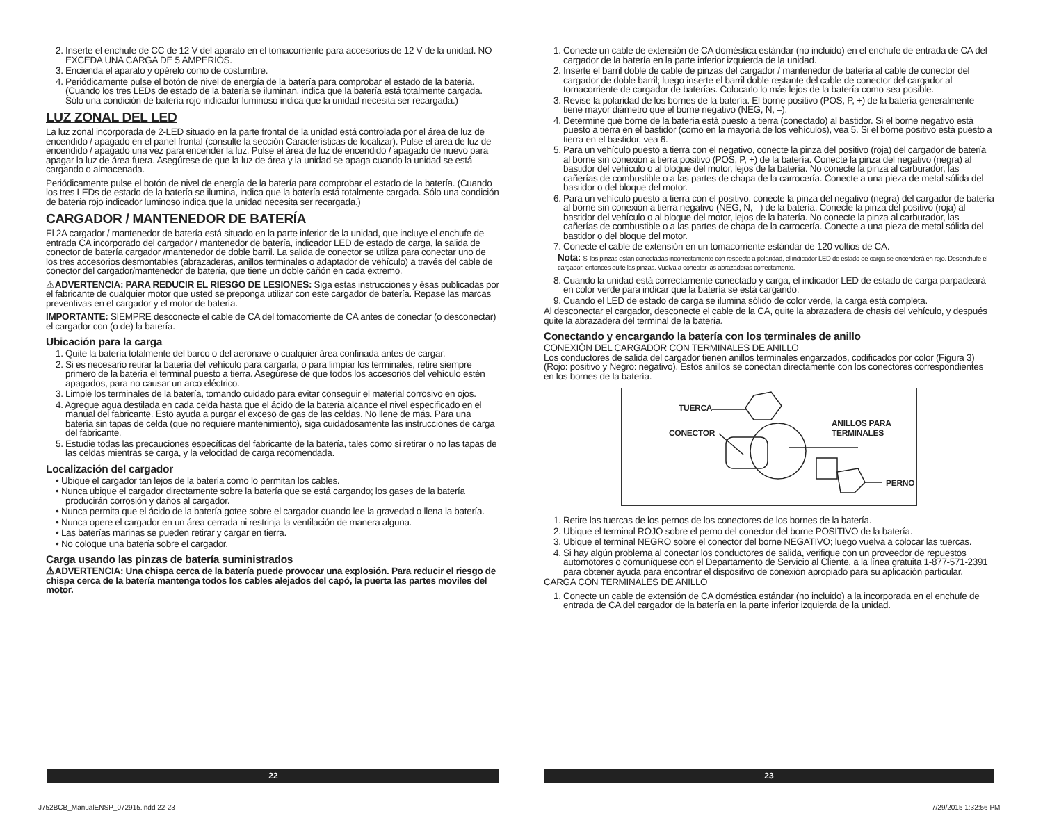2. Inserte el enchufe de CC de 12 V del aparato en el tomacorriente para accesorios de 12 V de la unidad. NO EXCEDA UNA CARGA DE 5 AMPERIOS.
3. Encienda el aparato y opérelo como de costumbre.
4. Periódicamente pulse el botón de nivel de energía de la batería para comprobar el estado de la batería. (Cuando los tres LEDs de estado de la batería se iluminan, indica que la batería está totalmente cargada. Sólo una condición de batería rojo indicador luminoso indica que la unidad necesita ser recargada.)
LUZ ZONAL DEL LED
La luz zonal incorporada de 2-LED situado en la parte frontal de la unidad está controlada por el área de luz de encendido / apagado en el panel frontal (consulte la sección Características de localizar). Pulse el área de luz de encendido / apagado una vez para encender la luz. Pulse el área de luz de encendido / apagado de nuevo para apagar la luz de área fuera. Asegúrese de que la luz de área y la unidad se apaga cuando la unidad se está cargando o almacenada.
Periódicamente pulse el botón de nivel de energía de la batería para comprobar el estado de la batería. (Cuando los tres LEDs de estado de la batería se ilumina, indica que la batería está totalmente cargada. Sólo una condición de batería rojo indicador luminoso indica que la unidad necesita ser recargada.)
CARGADOR / MANTENEDOR DE BATERÍA
El 2A cargador / mantenedor de batería está situado en la parte inferior de la unidad, que incluye el enchufe de entrada CA incorporado del cargador / mantenedor de batería, indicador LED de estado de carga, la salida de conector de batería cargador /mantenedor de doble barril. La salida de conector se utiliza para conectar uno de los tres accesorios desmontables (abrazaderas, anillos terminales o adaptador de vehículo) a través del cable de conector del cargador/mantenedor de batería, que tiene un doble cañón en cada extremo.
⚠ADVERTENCIA: PARA REDUCIR EL RIESGO DE LESIONES: Siga estas instrucciones y ésas publicadas por el fabricante de cualquier motor que usted se preponga utilizar con este cargador de batería. Repase las marcas preventivas en el cargador y el motor de batería.
IMPORTANTE: SIEMPRE desconecte el cable de CA del tomacorriente de CA antes de conectar (o desconectar) el cargador con (o de) la batería.
Ubicación para la carga
1. Quite la batería totalmente del barco o del aeronave o cualquier área confinada antes de cargar.
2. Si es necesario retirar la batería del vehículo para cargarla, o para limpiar los terminales, retire siempre primero de la batería el terminal puesto a tierra. Asegúrese de que todos los accesorios del vehículo estén apagados, para no causar un arco eléctrico.
3. Limpie los terminales de la batería, tomando cuidado para evitar conseguir el material corrosivo en ojos.
4. Agregue agua destilada en cada celda hasta que el ácido de la batería alcance el nivel especificado en el manual del fabricante. Esto ayuda a purgar el exceso de gas de las celdas. No llene de más. Para una batería sin tapas de celda (que no requiere mantenimiento), siga cuidadosamente las instrucciones de carga del fabricante.
5. Estudie todas las precauciones específicas del fabricante de la batería, tales como si retirar o no las tapas de las celdas mientras se carga, y la velocidad de carga recomendada.
Localización del cargador
• Ubique el cargador tan lejos de la batería como lo permitan los cables.
• Nunca ubique el cargador directamente sobre la batería que se está cargando; los gases de la batería producirán corrosión y daños al cargador.
• Nunca permita que el ácido de la batería gotee sobre el cargador cuando lee la gravedad o llena la batería.
• Nunca opere el cargador en un área cerrada ni restrinja la ventilación de manera alguna.
• Las baterías marinas se pueden retirar y cargar en tierra.
• No coloque una batería sobre el cargador.
Carga usando las pinzas de batería suministrados
⚠ADVERTENCIA: Una chispa cerca de la batería puede provocar una explosión. Para reducir el riesgo de chispa cerca de la batería mantenga todos los cables alejados del capó, la puerta las partes moviles del motor.
1. Conecte un cable de extensión de CA doméstica estándar (no incluido) en el enchufe de entrada de CA del cargador de la batería en la parte inferior izquierda de la unidad.
2. Inserte el barril doble de cable de pinzas del cargador / mantenedor de batería al cable de conector del cargador de doble barril; luego inserte el barril doble restante del cable de conector del cargador al tomacorriente de cargador de baterías. Colocarlo lo más lejos de la batería como sea posible.
3. Revise la polaridad de los bornes de la batería. El borne positivo (POS, P, +) de la batería generalmente tiene mayor diámetro que el borne negativo (NEG, N, –).
4. Determine qué borne de la batería está puesto a tierra (conectado) al bastidor. Si el borne negativo está puesto a tierra en el bastidor (como en la mayoría de los vehículos), vea 5. Si el borne positivo está puesto a tierra en el bastidor, vea 6.
5. Para un vehículo puesto a tierra con el negativo, conecte la pinza del positivo (roja) del cargador de batería al borne sin conexión a tierra positivo (POS, P, +) de la batería. Conecte la pinza del negativo (negra) al bastidor del vehículo o al bloque del motor, lejos de la batería. No conecte la pinza al carburador, las cañerías de combustible o a las partes de chapa de la carrocería. Conecte a una pieza de metal sólida del bastidor o del bloque del motor.
6. Para un vehículo puesto a tierra con el positivo, conecte la pinza del negativo (negra) del cargador de batería al borne sin conexión a tierra negativo (NEG, N, –) de la batería. Conecte la pinza del positivo (roja) al bastidor del vehículo o al bloque del motor, lejos de la batería. No conecte la pinza al carburador, las cañerías de combustible o a las partes de chapa de la carrocería. Conecte a una pieza de metal sólida del bastidor o del bloque del motor.
7. Conecte el cable de extensión en un tomacorriente estándar de 120 voltios de CA.
Nota: Si las pinzas están conectadas incorrectamente con respecto a polaridad, el indicador LED de estado de carga se encenderá en rojo. Desenchufe el cargador; entonces quite las pinzas. Vuelva a conectar las abrazaderas correctamente.
8. Cuando la unidad está correctamente conectado y carga, el indicador LED de estado de carga parpadeará en color verde para indicar que la batería se está cargando.
9. Cuando el LED de estado de carga se ilumina sólido de color verde, la carga está completa.
Al desconectar el cargador, desconecte el cable de la CA, quite la abrazadera de chasis del vehículo, y después quite la abrazadera del terminal de la batería.
Conectando y encargando la batería con los terminales de anillo
CONEXIÓN DEL CARGADOR CON TERMINALES DE ANILLO
Los conductores de salida del cargador tienen anillos terminales engarzados, codificados por color (Figura 3) (Rojo: positivo y Negro: negativo). Estos anillos se conectan directamente con los conectores correspondientes en los bornes de la batería.
TUERCA
CONECTOR
ANILLOS PARA
TERMINALES
PERNO
1. Retire las tuercas de los pernos de los conectores de los bornes de la batería.
2. Ubique el terminal ROJO sobre el perno del conector del borne POSITIVO de la batería.
3. Ubique el terminal NEGRO sobre el conector del borne NEGATIVO; luego vuelva a colocar las tuercas.
4. Si hay algún problema al conectar los conductores de salida, verifique con un proveedor de repuestos automotores o comuníquese con el Departamento de Servicio al Cliente, a la línea gratuita 1-877-571-2391 para obtener ayuda para encontrar el dispositivo de conexión apropiado para su aplicación particular.
CARGA CON TERMINALES DE ANILLO
1. Conecte un cable de extensión de CA doméstica estándar (no incluido) a la incorporada en el enchufe de entrada de CA del cargador de la batería en la parte inferior izquierda de la unidad.
22 23
J752BCB_ManualENSP_072915.indd 22-23
7/29/2015 1:32:56 PM